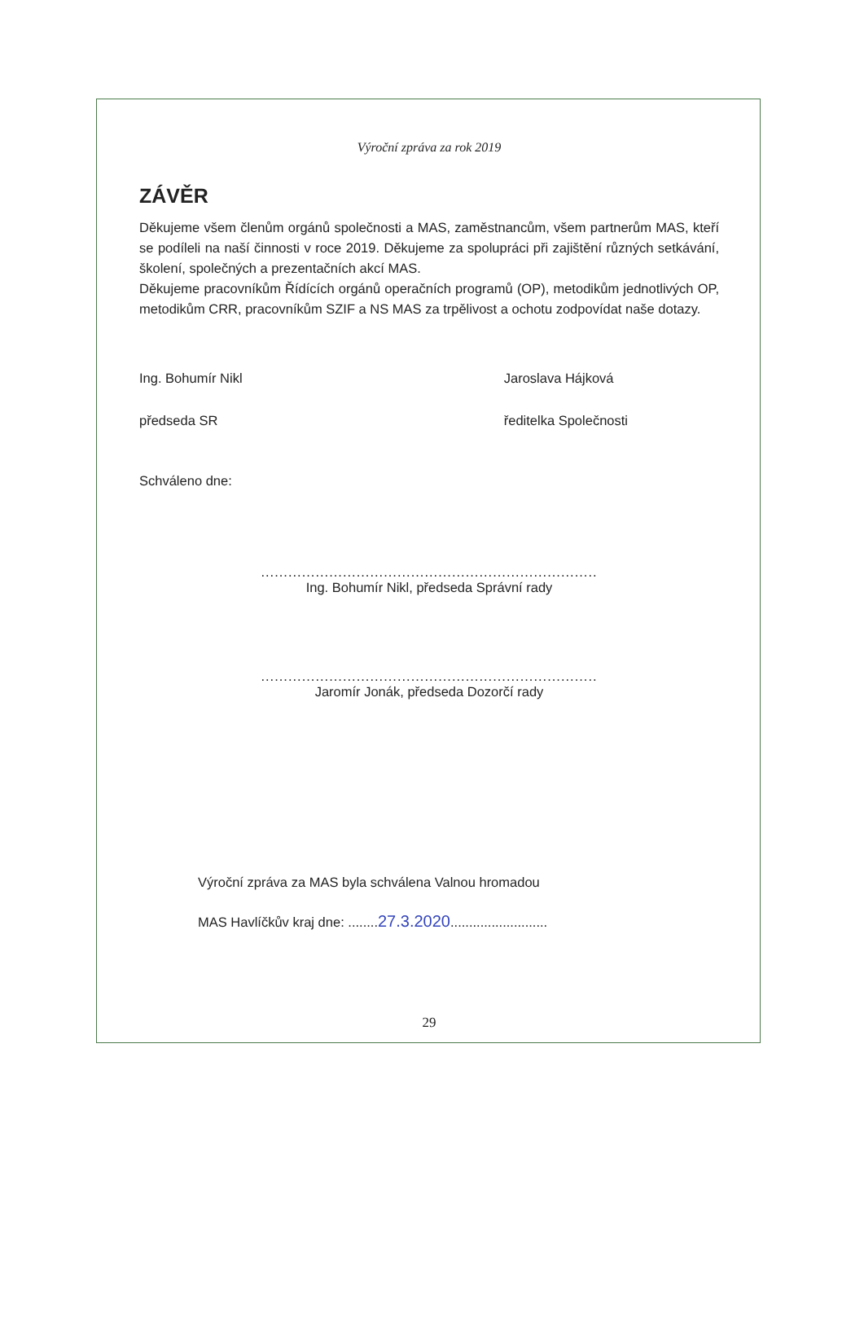Výroční zpráva za rok 2019
ZÁVĚR
Děkujeme všem členům orgánů společnosti a MAS, zaměstnancům, všem partnerům MAS, kteří se podíleli na naší činnosti v roce 2019. Děkujeme za spolupráci při zajištění různých setkávání, školení, společných a prezentačních akcí MAS.
Děkujeme pracovníkům Řídících orgánů operačních programů (OP), metodikům jednotlivých OP, metodikům CRR, pracovníkům SZIF a NS MAS za trpělivost a ochotu zodpovídat naše dotazy.
Ing. Bohumír Nikl
předseda SR
Jaroslava Hájková
ředitelka Společnosti
Schváleno dne:
..........................................................................
Ing. Bohumír Nikl, předseda Správní rady
..........................................................................
Jaromír Jonák, předseda Dozorčí rady
Výroční zpráva za MAS byla schválena Valnou hromadou
MAS Havlíčkův kraj dne: ........27.3.2020..........................
29